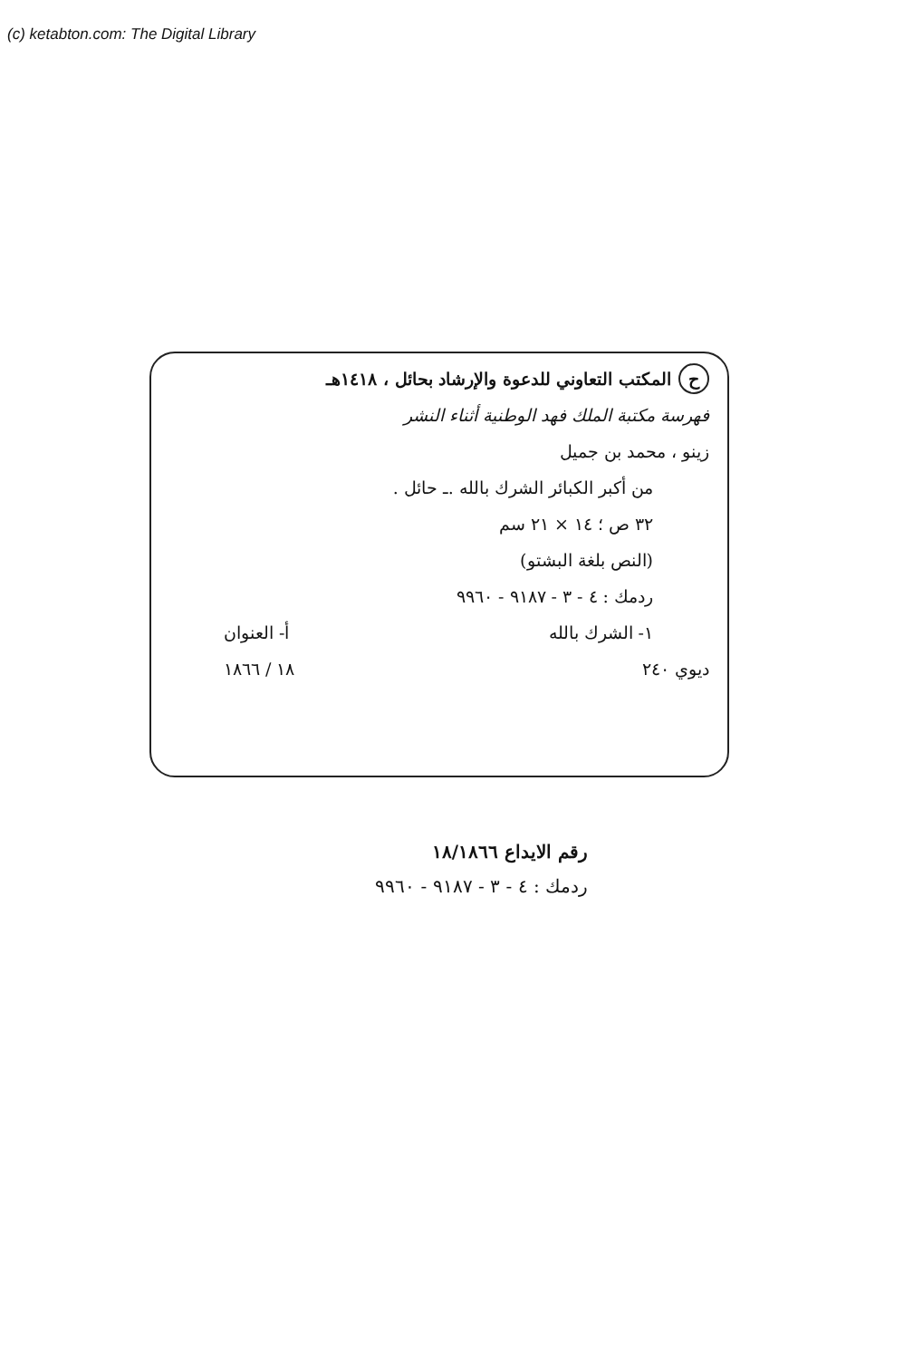(c) ketabton.com: The Digital Library
ح المكتب التعاوني للدعوة والإرشاد بحائل ، ١٤١٨هـ
فهرسة مكتبة الملك فهد الوطنية أثناء النشر
زينو ، محمد بن جميل
من أكبر الكبائر الشرك بالله .ـ حائل .
٣٢ ص ؛ ١٤ × ٢١ سم
(النص بلغة البشتو)
ردمك : ٤ - ٣ - ٩١٨٧ - ٩٩٦٠
١- الشرك بالله أ- العنوان
ديوي ٢٤٠ ١٨ / ١٨٦٦
رقم الايداع ١٨/١٨٦٦
ردمك : ٤ - ٣ - ٩١٨٧ - ٩٩٦٠